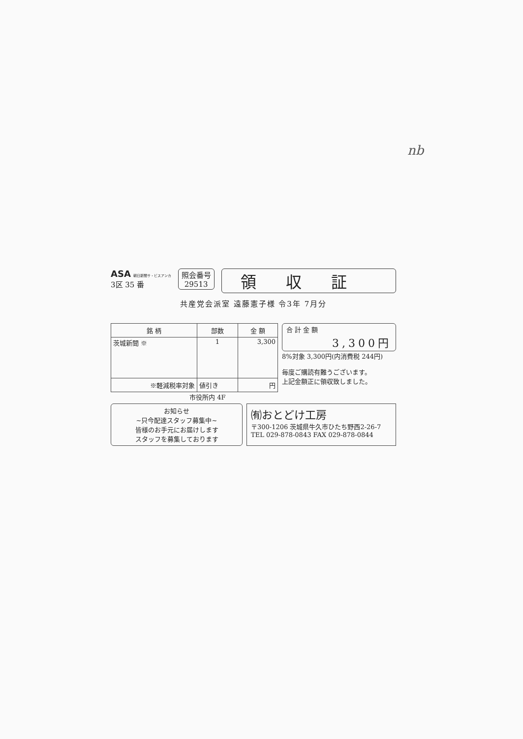nb
ASA 朝日新聞サ・ビスアンカ
3区 35 番
照会番号
29513
領収証
共産党会派室 遠藤憲子様 令3年 7月分
| 銘 柄 | 部数 | 金 額 |
| --- | --- | --- |
| 茨城新聞 ※ | 1 | 3,300 |
| ※軽減税率対象 | 値引き | 円 |
合 計 金 額
3,300円
8%対象 3,300円(内消費税 244円)
毎度ご購読有難うございます。
上記金額正に領収致しました。
市役所内 4F
お知らせ
~只今配達スタッフ募集中~
皆様のお手元にお届けします
スタッフを募集しております
㈲おとどけ工房
〒300-1206 茨城県牛久市ひたち野西2-26-7
TEL 029-878-0843 FAX 029-878-0844